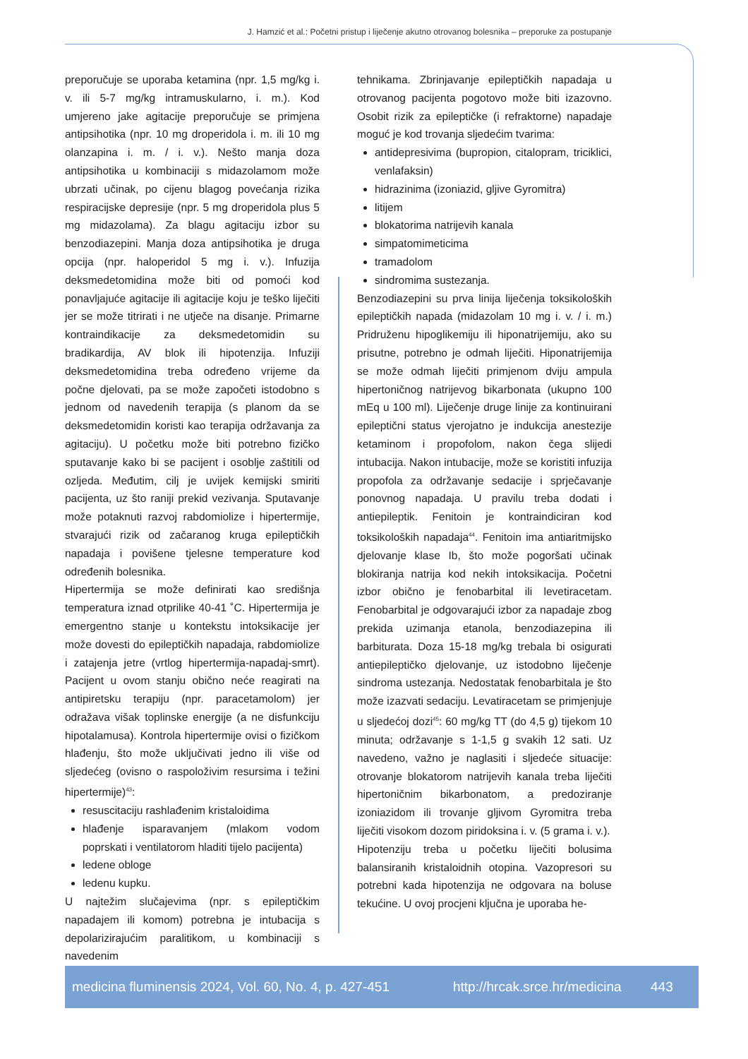J. Hamzić et al.: Početni pristup i liječenje akutno otrovanog bolesnika – preporuke za postupanje
preporučuje se uporaba ketamina (npr. 1,5 mg/kg i. v. ili 5-7 mg/kg intramuskularno, i. m.). Kod umjereno jake agitacije preporučuje se primjena antipsihotika (npr. 10 mg droperidola i. m. ili 10 mg olanzapina i. m. / i. v.). Nešto manja doza antipsihotika u kombinaciji s midazolamom može ubrzati učinak, po cijenu blagog povećanja rizika respiracijske depresije (npr. 5 mg droperidola plus 5 mg midazolama). Za blagu agitaciju izbor su benzodiazepini. Manja doza antipsihotika je druga opcija (npr. haloperidol 5 mg i. v.). Infuzija deksmedetomidina može biti od pomoći kod ponavljajuće agitacije ili agitacije koju je teško liječiti jer se može titrirati i ne utječe na disanje. Primarne kontraindikacije za deksmedetomidin su bradikardija, AV blok ili hipotenzija. Infuziji deksmedetomidina treba određeno vrijeme da počne djelovati, pa se može započeti istodobno s jednom od navedenih terapija (s planom da se deksmedetomidin koristi kao terapija održavanja za agitaciju). U početku može biti potrebno fizičko sputavanje kako bi se pacijent i osoblje zaštitili od ozljeda. Međutim, cilj je uvijek kemijski smiriti pacijenta, uz što raniji prekid vezivanja. Sputavanje može potaknuti razvoj rabdomiolize i hipertermije, stvarajući rizik od začaranog kruga epileptičkih napadaja i povišene tjelesne temperature kod određenih bolesnika.
Hipertermija se može definirati kao središnja temperatura iznad otprilike 40-41 ˚C. Hipertermija je emergentno stanje u kontekstu intoksikacije jer može dovesti do epileptičkih napadaja, rabdomiolize i zatajenja jetre (vrtlog hipertermija-napadaj-smrt). Pacijent u ovom stanju obično neće reagirati na antipiretsku terapiju (npr. paracetamolom) jer odražava višak toplinske energije (a ne disfunkciju hipotalamusa). Kontrola hipertermije ovisi o fizičkom hlađenju, što može uključivati jedno ili više od sljedećeg (ovisno o raspoloživim resursima i težini hipertermije)<sup>43</sup>:
resuscitaciju rashlađenim kristaloidima
hlađenje isparavanjem (mlakom vodom poprskati i ventilatorom hladiti tijelo pacijenta)
ledene obloge
ledenu kupku.
U najtežim slučajevima (npr. s epileptičkim napadajem ili komom) potrebna je intubacija s depolarizirajućim paralitikom, u kombinaciji s navedenim
tehnikama. Zbrinjavanje epileptičkih napadaja u otrovanog pacijenta pogotovo može biti izazovno. Osobit rizik za epileptičke (i refraktorne) napadaje moguć je kod trovanja sljedećim tvarima:
antidepresivima (bupropion, citalopram, triciklici, venlafaksin)
hidrazinima (izoniazid, gljive Gyromitra)
litijem
blokatorima natrijevih kanala
simpatomimeticima
tramadolom
sindromima sustezanja.
Benzodiazepini su prva linija liječenja toksikoloških epileptičkih napada (midazolam 10 mg i. v. / i. m.) Pridruženu hipoglikemiju ili hiponatrijemiju, ako su prisutne, potrebno je odmah liječiti. Hiponatrijemija se može odmah liječiti primjenom dviju ampula hipertoničnog natrijevog bikarbonata (ukupno 100 mEq u 100 ml). Liječenje druge linije za kontinuirani epileptični status vjerojatno je indukcija anestezije ketaminom i propofolom, nakon čega slijedi intubacija. Nakon intubacije, može se koristiti infuzija propofola za održavanje sedacije i sprječavanje ponovnog napadaja. U pravilu treba dodati i antiepileptik. Fenitoin je kontraindiciran kod toksikoloških napadaja<sup>44</sup>. Fenitoin ima antiaritmijsko djelovanje klase Ib, što može pogoršati učinak blokiranja natrija kod nekih intoksikacija. Početni izbor obično je fenobarbital ili levetiracetam. Fenobarbital je odgovarajući izbor za napadaje zbog prekida uzimanja etanola, benzodiazepina ili barbiturata. Doza 15-18 mg/kg trebala bi osigurati antiepileptičko djelovanje, uz istodobno liječenje sindroma ustezanja. Nedostatak fenobarbitala je što može izazvati sedaciju. Levatiracetam se primjenjuje u sljedećoj dozi<sup>45</sup>: 60 mg/kg TT (do 4,5 g) tijekom 10 minuta; održavanje s 1-1,5 g svakih 12 sati. Uz navedeno, važno je naglasiti i sljedeće situacije: otrovanje blokatorom natrijevih kanala treba liječiti hipertoničnim bikarbonatom, a predoziranje izoniazidom ili trovanje gljivom Gyromitra treba liječiti visokom dozom piridoksina i. v. (5 grama i. v.).
Hipotenziju treba u početku liječiti bolusima balansiranih kristaloidnih otopina. Vazopresori su potrebni kada hipotenzija ne odgovara na boluse tekućine. U ovoj procjeni ključna je uporaba he-
medicina fluminensis 2024, Vol. 60, No. 4, p. 427-451 http://hrcak.srce.hr/medicina 443